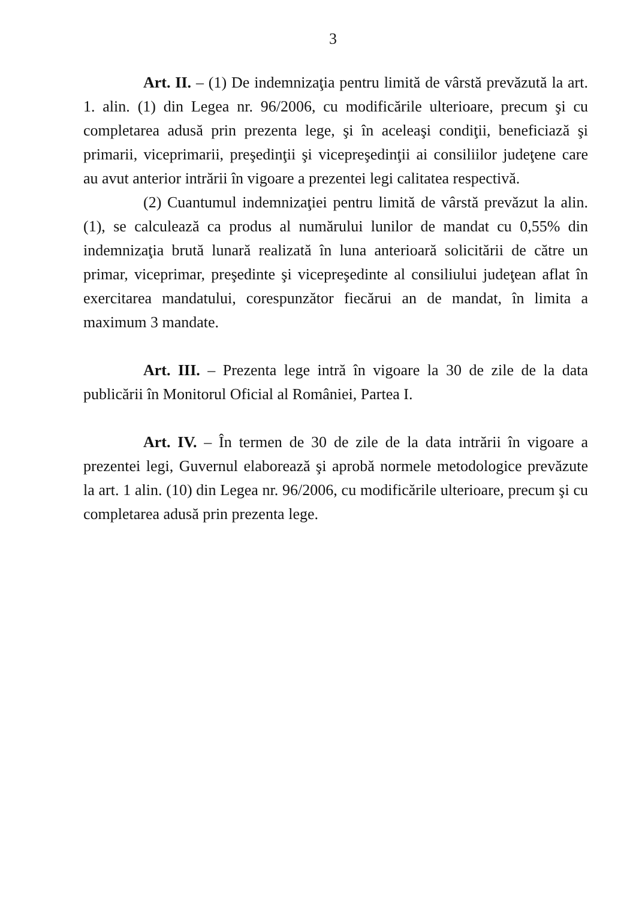3
Art. II. – (1) De indemnizaţia pentru limită de vârstă prevăzută la art. 1. alin. (1) din Legea nr. 96/2006, cu modificările ulterioare, precum şi cu completarea adusă prin prezenta lege, şi în aceleaşi condiţii, beneficiază şi primarii, viceprimarii, preşedinţii şi vicepreşedinţii ai consiliilor judeţene care au avut anterior intrării în vigoare a prezentei legi calitatea respectivă.
(2) Cuantumul indemnizaţiei pentru limită de vârstă prevăzut la alin. (1), se calculează ca produs al numărului lunilor de mandat cu 0,55% din indemnizaţia brută lunară realizată în luna anterioară solicitării de către un primar, viceprimar, preşedinte şi vicepreşedinte al consiliului judeţean aflat în exercitarea mandatului, corespunzător fiecărui an de mandat, în limita a maximum 3 mandate.
Art. III. – Prezenta lege intră în vigoare la 30 de zile de la data publicării în Monitorul Oficial al României, Partea I.
Art. IV. – În termen de 30 de zile de la data intrării în vigoare a prezentei legi, Guvernul elaborează şi aprobă normele metodologice prevăzute la art. 1 alin. (10) din Legea nr. 96/2006, cu modificările ulterioare, precum şi cu completarea adusă prin prezenta lege.